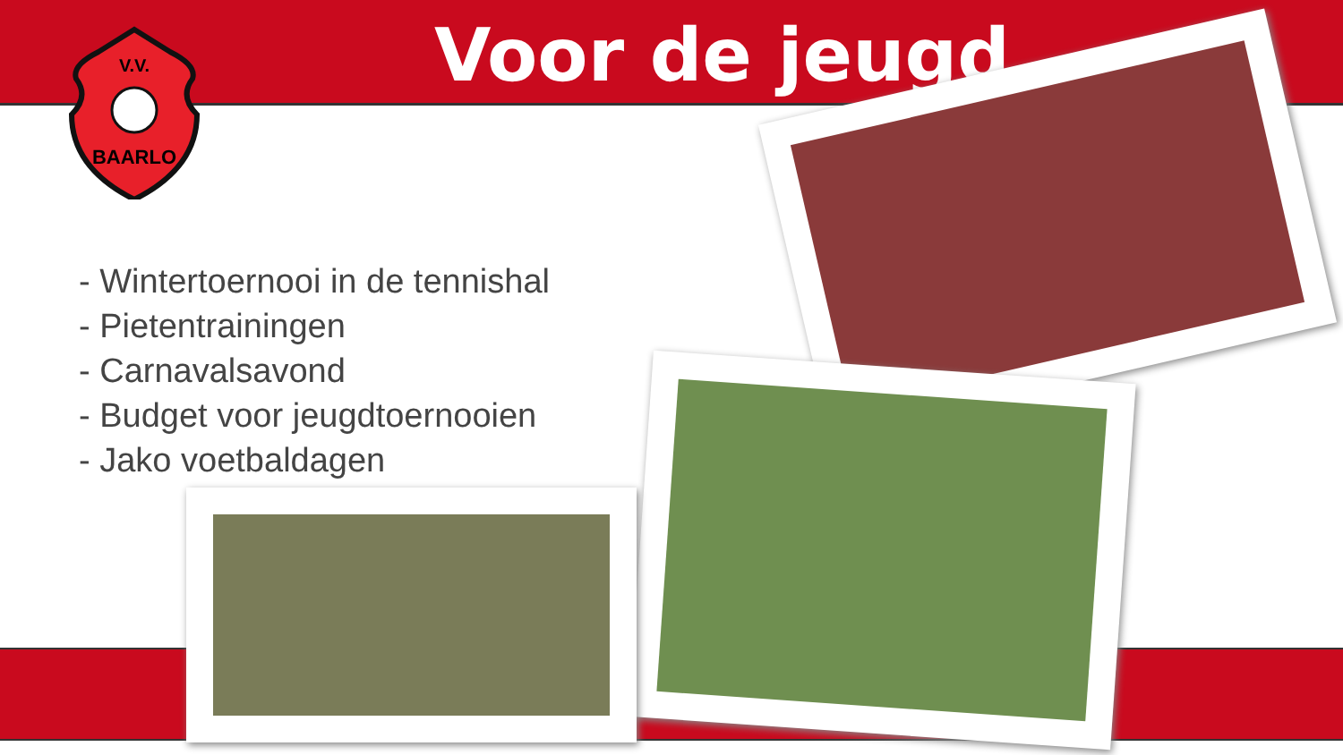V.V.
BAARLO
Voor de jeugd
- Wintertoernooi in de tennishal
- Pietentrainingen
- Carnavalsavond
- Budget voor jeugdtoernooien
- Jako voetbaldagen